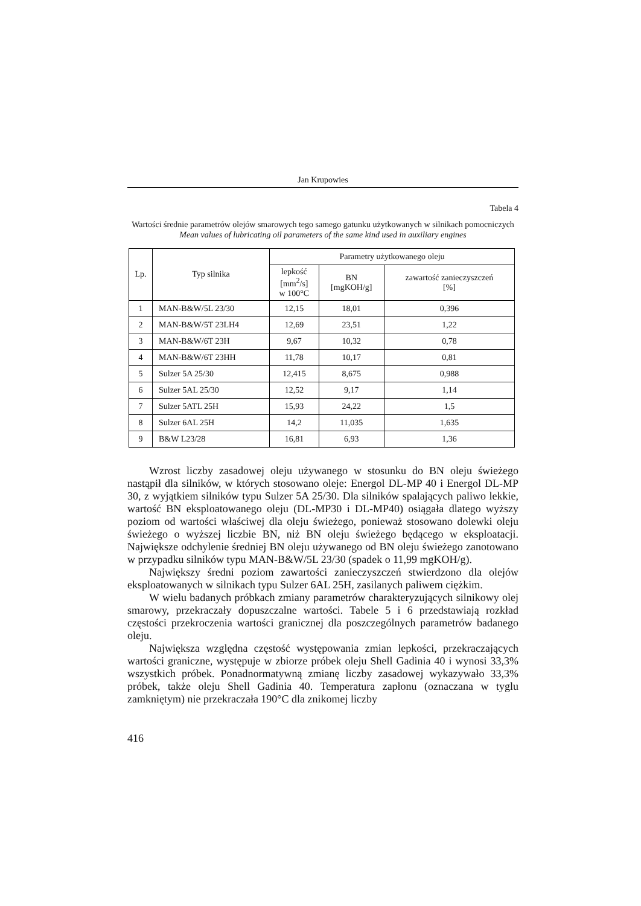Jan Krupowies
Tabela 4
Wartości średnie parametrów olejów smarowych tego samego gatunku użytkowanych w silnikach pomocniczych
Mean values of lubricating oil parameters of the same kind used in auxiliary engines
| Lp. | Typ silnika | Parametry użytkowanego oleju | | |
| --- | --- | --- | --- | --- |
| | | lepkość [mm<sup>2</sup>/s] w 100°C | BN [mgKOH/g] | zawartość zanieczyszczeń [%] |
| 1 | MAN-B&W/5L 23/30 | 12,15 | 18,01 | 0,396 |
| 2 | MAN-B&W/5T 23LH4 | 12,69 | 23,51 | 1,22 |
| 3 | MAN-B&W/6T 23H | 9,67 | 10,32 | 0,78 |
| 4 | MAN-B&W/6T 23HH | 11,78 | 10,17 | 0,81 |
| 5 | Sulzer 5A 25/30 | 12,415 | 8,675 | 0,988 |
| 6 | Sulzer 5AL 25/30 | 12,52 | 9,17 | 1,14 |
| 7 | Sulzer 5ATL 25H | 15,93 | 24,22 | 1,5 |
| 8 | Sulzer 6AL 25H | 14,2 | 11,035 | 1,635 |
| 9 | B&W L23/28 | 16,81 | 6,93 | 1,36 |
Wzrost liczby zasadowej oleju używanego w stosunku do BN oleju świeżego nastąpił dla silników, w których stosowano oleje: Energol DL-MP 40 i Energol DL-MP 30, z wyjątkiem silników typu Sulzer 5A 25/30. Dla silników spalających paliwo lekkie, wartość BN eksploatowanego oleju (DL-MP30 i DL-MP40) osiągała dlatego wyższy poziom od wartości właściwej dla oleju świeżego, ponieważ stosowano dolewki oleju świeżego o wyższej liczbie BN, niż BN oleju świeżego będącego w eksploatacji. Największe odchylenie średniej BN oleju używanego od BN oleju świeżego zanotowano w przypadku silników typu MAN-B&W/5L 23/30 (spadek o 11,99 mgKOH/g).
Największy średni poziom zawartości zanieczyszczeń stwierdzono dla olejów eksploatowanych w silnikach typu Sulzer 6AL 25H, zasilanych paliwem ciężkim.
W wielu badanych próbkach zmiany parametrów charakteryzujących silnikowy olej smarowy, przekraczały dopuszczalne wartości. Tabele 5 i 6 przedstawiają rozkład częstości przekroczenia wartości granicznej dla poszczególnych parametrów badanego oleju.
Największa względna częstość występowania zmian lepkości, przekraczających wartości graniczne, występuje w zbiorze próbek oleju Shell Gadinia 40 i wynosi 33,3% wszystkich próbek. Ponadnormatywną zmianę liczby zasadowej wykazywało 33,3% próbek, także oleju Shell Gadinia 40. Temperatura zapłonu (oznaczana w tyglu zamkniętym) nie przekraczała 190°C dla znikomej liczby
416